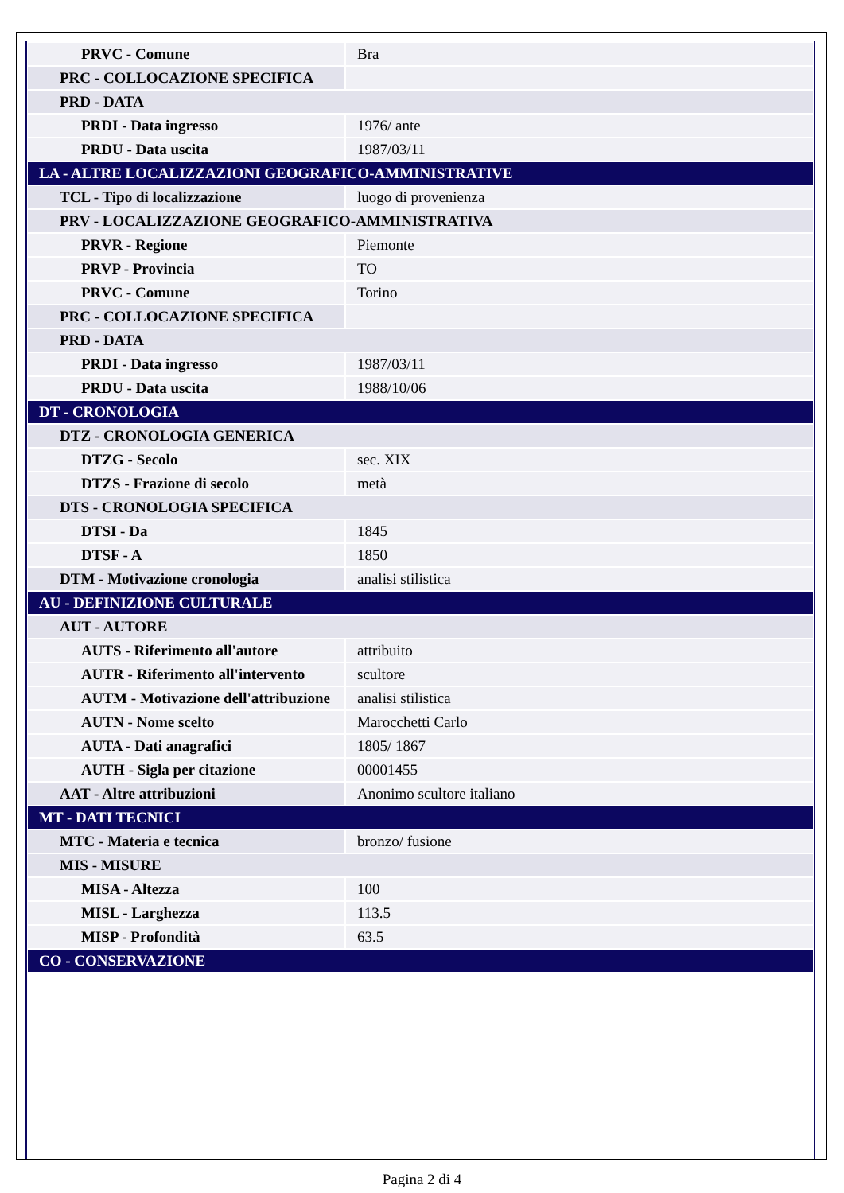| PRVC - Comune | Bra |
| PRC - COLLOCAZIONE SPECIFICA | |
| PRD - DATA | |
| PRDI - Data ingresso | 1976/ ante |
| PRDU - Data uscita | 1987/03/11 |
| LA - ALTRE LOCALIZZAZIONI GEOGRAFICO-AMMINISTRATIVE | |
| TCL - Tipo di localizzazione | luogo di provenienza |
| PRV - LOCALIZZAZIONE GEOGRAFICO-AMMINISTRATIVA | |
| PRVR - Regione | Piemonte |
| PRVP - Provincia | TO |
| PRVC - Comune | Torino |
| PRC - COLLOCAZIONE SPECIFICA | |
| PRD - DATA | |
| PRDI - Data ingresso | 1987/03/11 |
| PRDU - Data uscita | 1988/10/06 |
| DT - CRONOLOGIA | |
| DTZ - CRONOLOGIA GENERICA | |
| DTZG - Secolo | sec. XIX |
| DTZS - Frazione di secolo | metà |
| DTS - CRONOLOGIA SPECIFICA | |
| DTSI - Da | 1845 |
| DTSF - A | 1850 |
| DTM - Motivazione cronologia | analisi stilistica |
| AU - DEFINIZIONE CULTURALE | |
| AUT - AUTORE | |
| AUTS - Riferimento all'autore | attribuito |
| AUTR - Riferimento all'intervento | scultore |
| AUTM - Motivazione dell'attribuzione | analisi stilistica |
| AUTN - Nome scelto | Marocchetti Carlo |
| AUTA - Dati anagrafici | 1805/ 1867 |
| AUTH - Sigla per citazione | 00001455 |
| AAT - Altre attribuzioni | Anonimo scultore italiano |
| MT - DATI TECNICI | |
| MTC - Materia e tecnica | bronzo/ fusione |
| MIS - MISURE | |
| MISA - Altezza | 100 |
| MISL - Larghezza | 113.5 |
| MISP - Profondità | 63.5 |
| CO - CONSERVAZIONE | |
Pagina 2 di 4